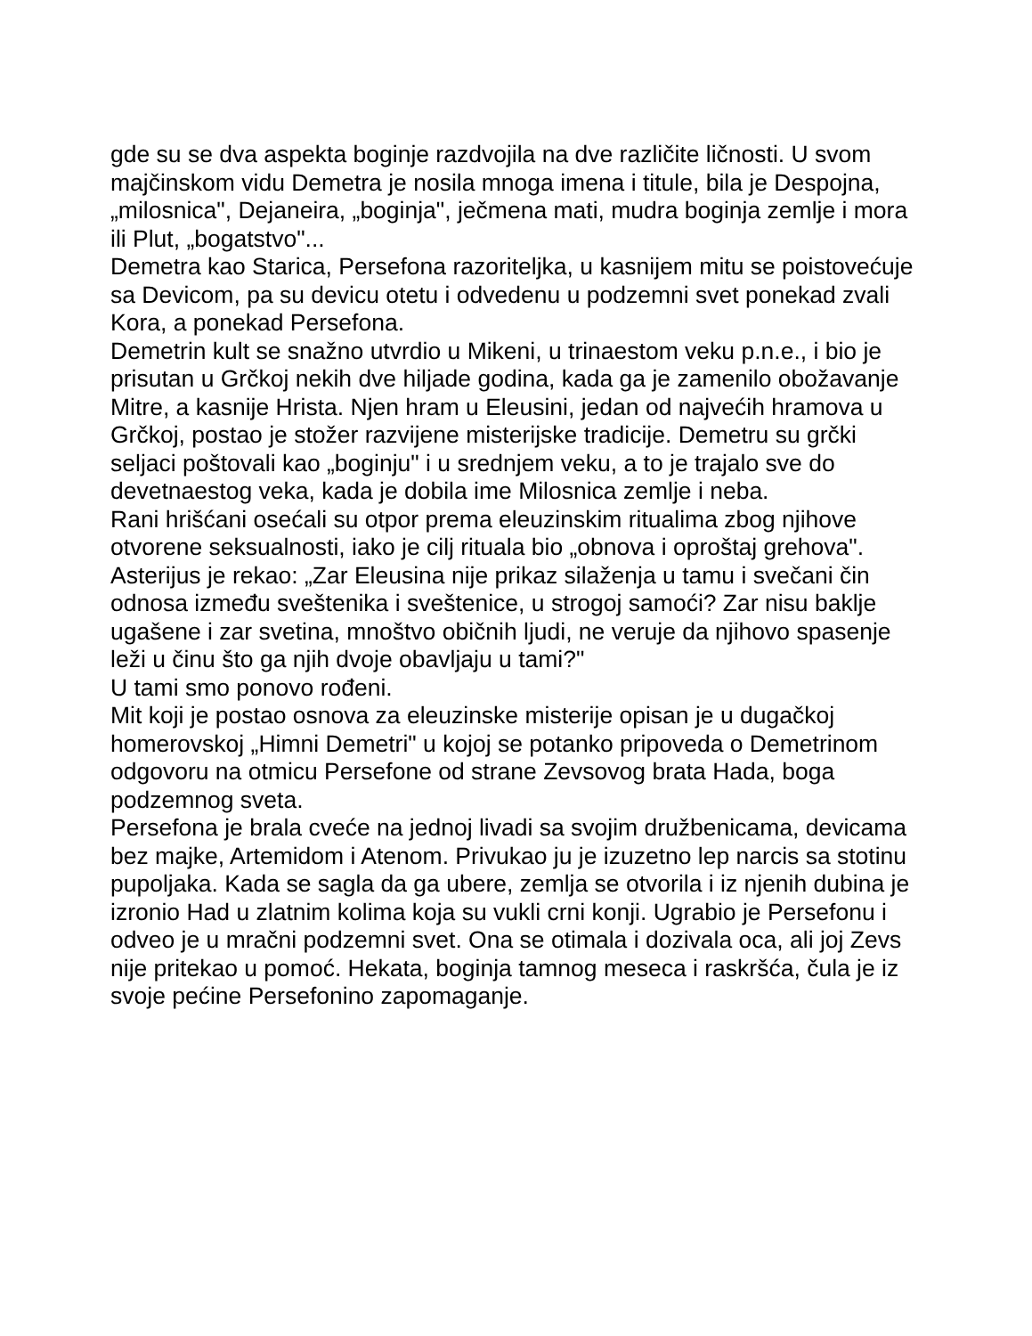gde su se dva aspekta boginje razdvojila na dve različite ličnosti. U svom majčinskom vidu Demetra je nosila mnoga imena i titule, bila je Despojna, „milosnica", Dejaneira, „boginja", ječmena mati, mudra boginja zemlje i mora ili Plut, „bogatstvo"...
Demetra kao Starica, Persefona razoriteljka, u kasnijem mitu se poistovećuje sa Devicom, pa su devicu otetu i odvedenu u podzemni svet ponekad zvali Kora, a ponekad Persefona.
Demetrin kult se snažno utvrdio u Mikeni, u trinaestom veku p.n.e., i bio je prisutan u Grčkoj nekih dve hiljade godina, kada ga je zamenilo obožavanje Mitre, a kasnije Hrista. Njen hram u Eleusini, jedan od najvećih hramova u Grčkoj, postao je stožer razvijene misterijske tradicije. Demetru su grčki seljaci poštovali kao „boginju" i u srednjem veku, a to je trajalo sve do devetnaestog veka, kada je dobila ime Milosnica zemlje i neba.
Rani hrišćani osećali su otpor prema eleuzinskim ritualima zbog njihove otvorene seksualnosti, iako je cilj rituala bio „obnova i oproštaj grehova". Asterijus je rekao: „Zar Eleusina nije prikaz silaženja u tamu i svečani čin odnosa između sveštenika i sveštenice, u strogoj samoći? Zar nisu baklje ugašene i zar svetina, mnoštvo običnih ljudi, ne veruje da njihovo spasenje leži u činu što ga njih dvoje obavljaju u tami?"
U tami smo ponovo rođeni.
Mit koji je postao osnova za eleuzinske misterije opisan je u dugačkoj homerovskoj „Himni Demetri" u kojoj se potanko pripoveda o Demetrinom odgovoru na otmicu Persefone od strane Zevsovog brata Hada, boga podzemnog sveta.
Persefona je brala cveće na jednoj livadi sa svojim družbenicama, devicama bez majke, Artemidom i Atenom. Privukao ju je izuzetno lep narcis sa stotinu pupoljaka. Kada se sagla da ga ubere, zemlja se otvorila i iz njenih dubina je izronio Had u zlatnim kolima koja su vukli crni konji. Ugrabio je Persefonu i odveo je u mračni podzemni svet. Ona se otimala i dozivala oca, ali joj Zevs nije pritekao u pomoć. Hekata, boginja tamnog meseca i raskršća, čula je iz svoje pećine Persefonino zapomaganje.